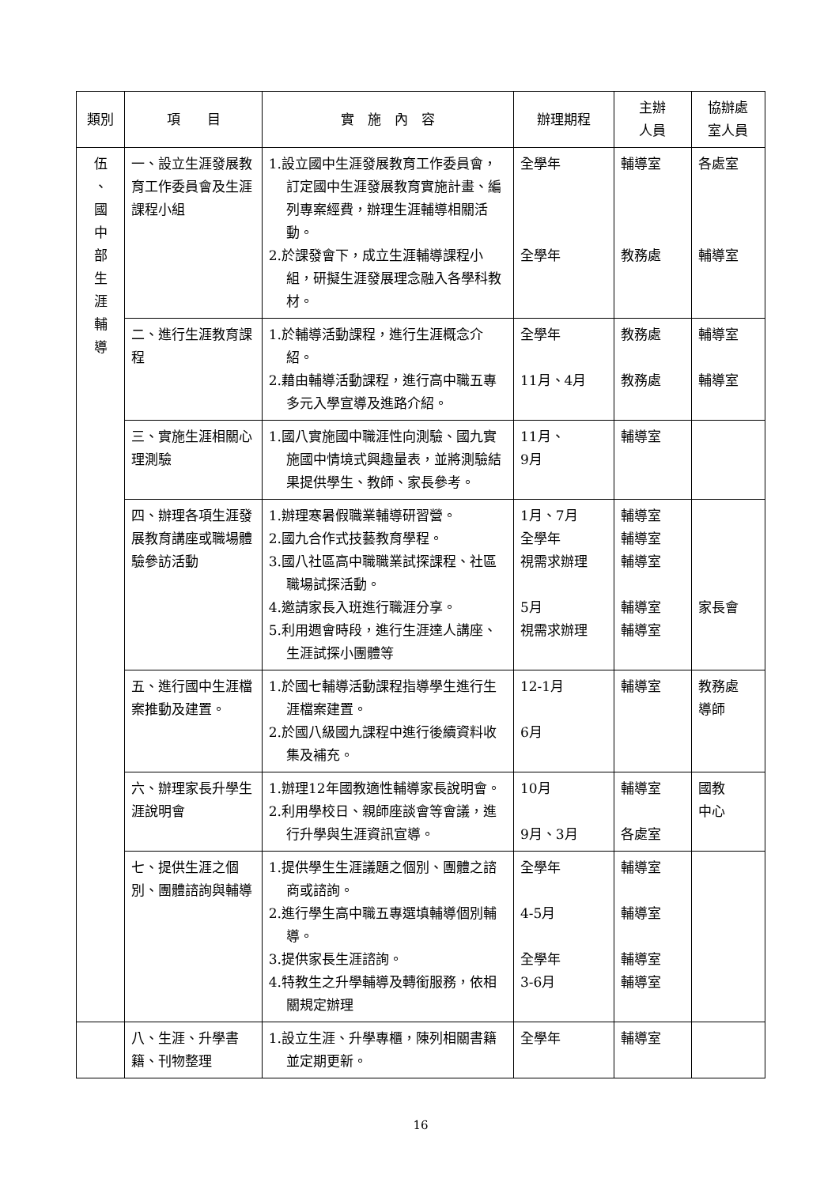| 類別 | 項 目 | 實 施 內 容 | 辦理期程 | 主辦 人員 | 協辦處 室人員 |
| --- | --- | --- | --- | --- | --- |
| 伍 、 國 中 部 生 涯 輔 導 | 一、設立生涯發展教育工作委員會及生涯課程小組 | 1.設立國中生涯發展教育工作委員會，訂定國中生涯發展教育實施計畫、編列專案經費，辦理生涯輔導相關活動。 2.於課發會下，成立生涯輔導課程小組，研擬生涯發展理念融入各學科教材。 | 全學年 全學年 | 輔導室 教務處 | 各處室 輔導室 |
| | 二、進行生涯教育課程 | 1.於輔導活動課程，進行生涯概念介紹。 2.藉由輔導活動課程，進行高中職五專多元入學宣導及進路介紹。 | 全學年 11月、4月 | 教務處 教務處 | 輔導室 輔導室 |
| | 三、實施生涯相關心理測驗 | 1.國八實施國中職涯性向測驗、國九實施國中情境式興趣量表，並將測驗結果提供學生、教師、家長參考。 | 11月、 9月 | 輔導室 | |
| | 四、辦理各項生涯發展教育講座或職場體驗參訪活動 | 1.辦理寒暑假職業輔導研習營。 2.國九合作式技藝教育學程。 3.國八社區高中職職業試探課程、社區職場試探活動。 4.邀請家長入班進行職涯分享。 5.利用週會時段，進行生涯達人講座、生涯試探小團體等 | 1月、7月 全學年 視需求辦理 5月 視需求辦理 | 輔導室 輔導室 輔導室 輔導室 輔導室 | 家長會 |
| | 五、進行國中生涯檔案推動及建置。 | 1.於國七輔導活動課程指導學生進行生涯檔案建置。 2.於國八級國九課程中進行後續資料收集及補充。 | 12-1月 6月 | 輔導室 | 教務處 導師 |
| | 六、辦理家長升學生涯說明會 | 1.辦理12年國教適性輔導家長說明會。 2.利用學校日、親師座談會等會議，進行升學與生涯資訊宣導。 | 10月 9月、3月 | 輔導室 各處室 | 國教 中心 |
| | 七、提供生涯之個別、團體諮詢與輔導 | 1.提供學生生涯議題之個別、團體之諮商或諮詢。 2.進行學生高中職五專選填輔導個別輔導。 3.提供家長生涯諮詢。 4.特教生之升學輔導及轉銜服務，依相關規定辦理 | 全學年 4-5月 全學年 3-6月 | 輔導室 輔導室 輔導室 輔導室 | |
| | 八、生涯、升學書籍、刊物整理 | 1.設立生涯、升學專櫃，陳列相關書籍並定期更新。 | 全學年 | 輔導室 | |
16